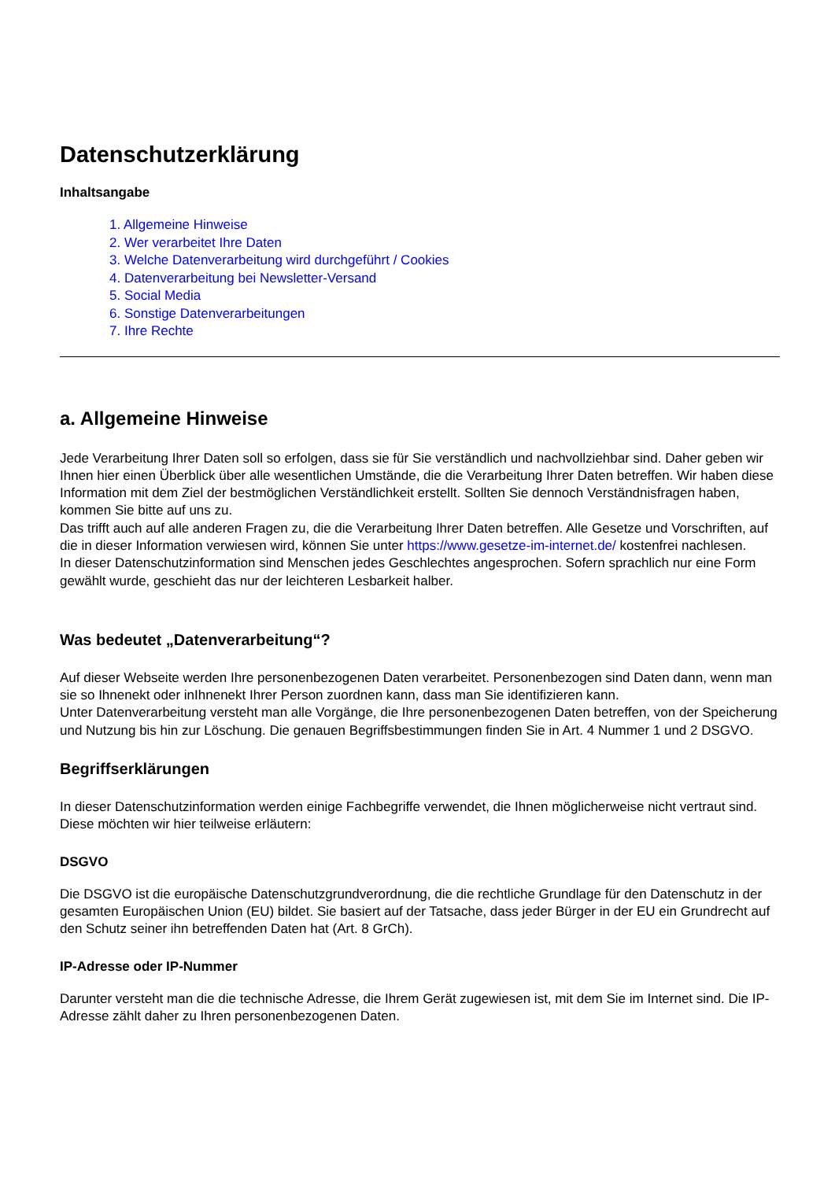Datenschutzerklärung
Inhaltsangabe
1. Allgemeine Hinweise
2. Wer verarbeitet Ihre Daten
3. Welche Datenverarbeitung wird durchgeführt / Cookies
4. Datenverarbeitung bei Newsletter-Versand
5. Social Media
6. Sonstige Datenverarbeitungen
7. Ihre Rechte
a. Allgemeine Hinweise
Jede Verarbeitung Ihrer Daten soll so erfolgen, dass sie für Sie verständlich und nachvollziehbar sind. Daher geben wir Ihnen hier einen Überblick über alle wesentlichen Umstände, die die Verarbeitung Ihrer Daten betreffen. Wir haben diese Information mit dem Ziel der bestmöglichen Verständlichkeit erstellt. Sollten Sie dennoch Verständnisfragen haben, kommen Sie bitte auf uns zu.
Das trifft auch auf alle anderen Fragen zu, die die Verarbeitung Ihrer Daten betreffen. Alle Gesetze und Vorschriften, auf die in dieser Information verwiesen wird, können Sie unter https://www.gesetze-im-internet.de/ kostenfrei nachlesen.
In dieser Datenschutzinformation sind Menschen jedes Geschlechtes angesprochen. Sofern sprachlich nur eine Form gewählt wurde, geschieht das nur der leichteren Lesbarkeit halber.
Was bedeutet „Datenverarbeitung“?
Auf dieser Webseite werden Ihre personenbezogenen Daten verarbeitet. Personenbezogen sind Daten dann, wenn man sie so Ihnenekt oder inIhnenekt Ihrer Person zuordnen kann, dass man Sie identifizieren kann.
Unter Datenverarbeitung versteht man alle Vorgänge, die Ihre personenbezogenen Daten betreffen, von der Speicherung und Nutzung bis hin zur Löschung. Die genauen Begriffsbestimmungen finden Sie in Art. 4 Nummer 1 und 2 DSGVO.
Begriffserklärungen
In dieser Datenschutzinformation werden einige Fachbegriffe verwendet, die Ihnen möglicherweise nicht vertraut sind. Diese möchten wir hier teilweise erläutern:
DSGVO
Die DSGVO ist die europäische Datenschutzgrundverordnung, die die rechtliche Grundlage für den Datenschutz in der gesamten Europäischen Union (EU) bildet. Sie basiert auf der Tatsache, dass jeder Bürger in der EU ein Grundrecht auf den Schutz seiner ihn betreffenden Daten hat (Art. 8 GrCh).
IP-Adresse oder IP-Nummer
Darunter versteht man die die technische Adresse, die Ihrem Gerät zugewiesen ist, mit dem Sie im Internet sind. Die IP-Adresse zählt daher zu Ihren personenbezogenen Daten.